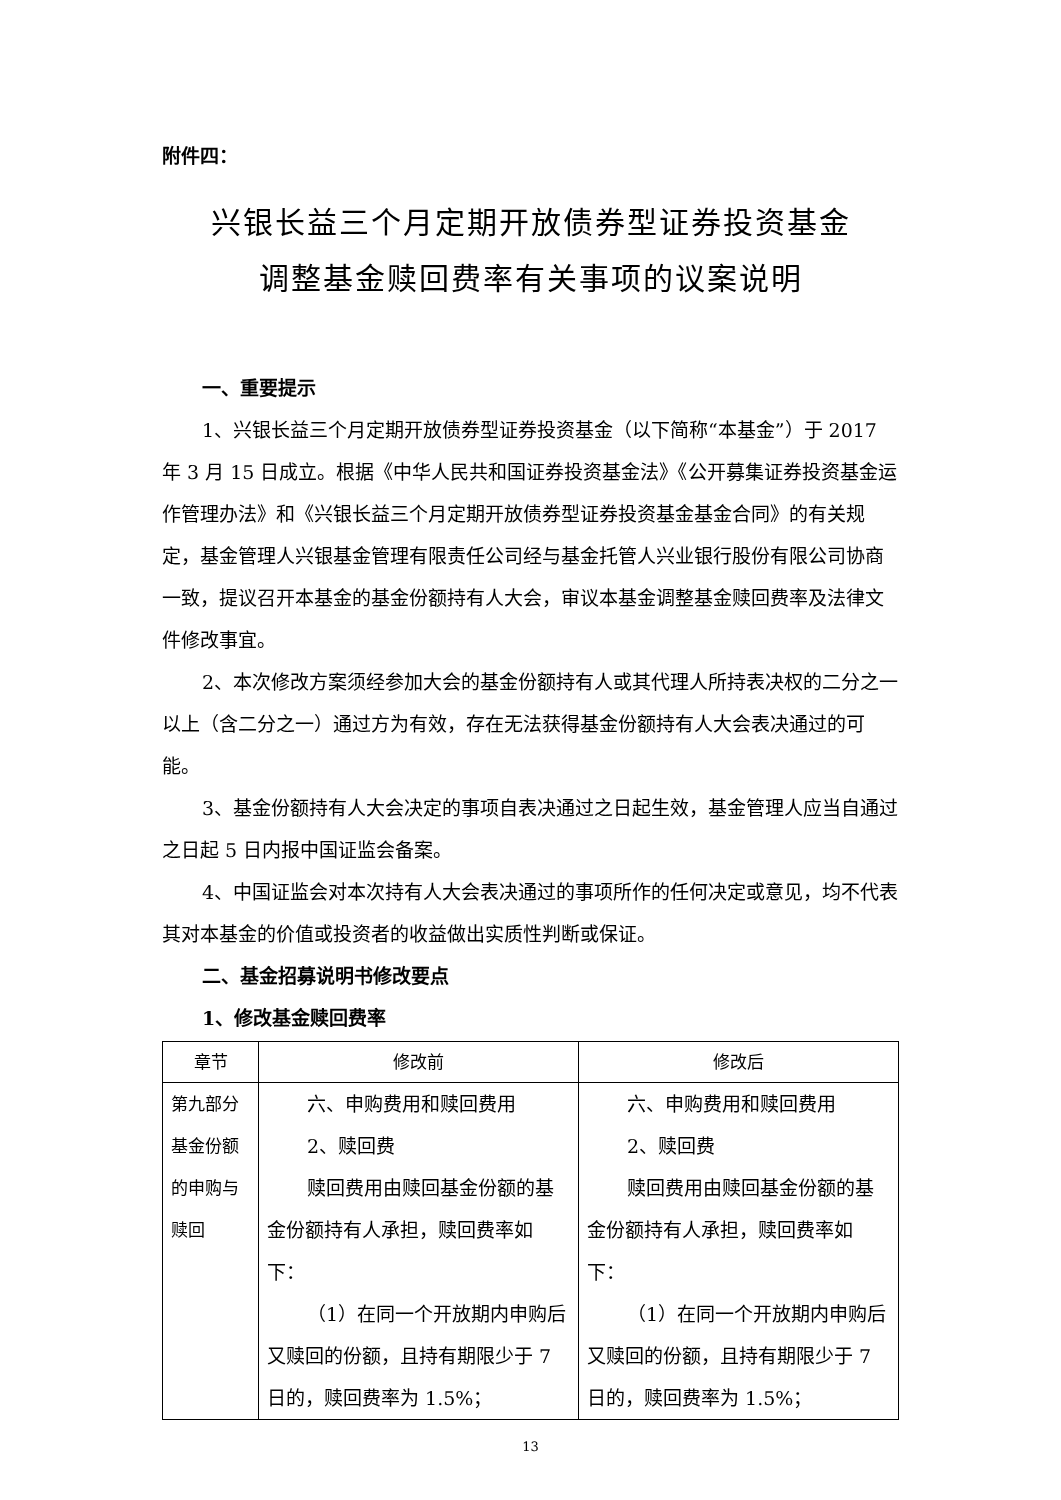附件四：
兴银长益三个月定期开放债券型证券投资基金
调整基金赎回费率有关事项的议案说明
一、重要提示
1、兴银长益三个月定期开放债券型证券投资基金（以下简称“本基金”）于 2017 年 3 月 15 日成立。根据《中华人民共和国证券投资基金法》《公开募集证券投资基金运作管理办法》和《兴银长益三个月定期开放债券型证券投资基金基金合同》的有关规定，基金管理人兴银基金管理有限责任公司经与基金托管人兴业银行股份有限公司协商一致，提议召开本基金的基金份额持有人大会，审议本基金调整基金赎回费率及法律文件修改事宜。
2、本次修改方案须经参加大会的基金份额持有人或其代理人所持表决权的二分之一以上（含二分之一）通过方为有效，存在无法获得基金份额持有人大会表决通过的可能。
3、基金份额持有人大会决定的事项自表决通过之日起生效，基金管理人应当自通过之日起 5 日内报中国证监会备案。
4、中国证监会对本次持有人大会表决通过的事项所作的任何决定或意见，均不代表其对本基金的价值或投资者的收益做出实质性判断或保证。
二、基金招募说明书修改要点
1、修改基金赎回费率
| 章节 | 修改前 | 修改后 |
| --- | --- | --- |
| 第九部分基金份额的申购与赎回 | 六、申购费用和赎回费用 2、赎回费 赎回费用由赎回基金份额的基金份额持有人承担，赎回费率如下： （1）在同一个开放期内申购后又赎回的份额，且持有期限少于 7 日的，赎回费率为 1.5%； | 六、申购费用和赎回费用 2、赎回费 赎回费用由赎回基金份额的基金份额持有人承担，赎回费率如下： （1）在同一个开放期内申购后又赎回的份额，且持有期限少于 7 日的，赎回费率为 1.5%； |
13